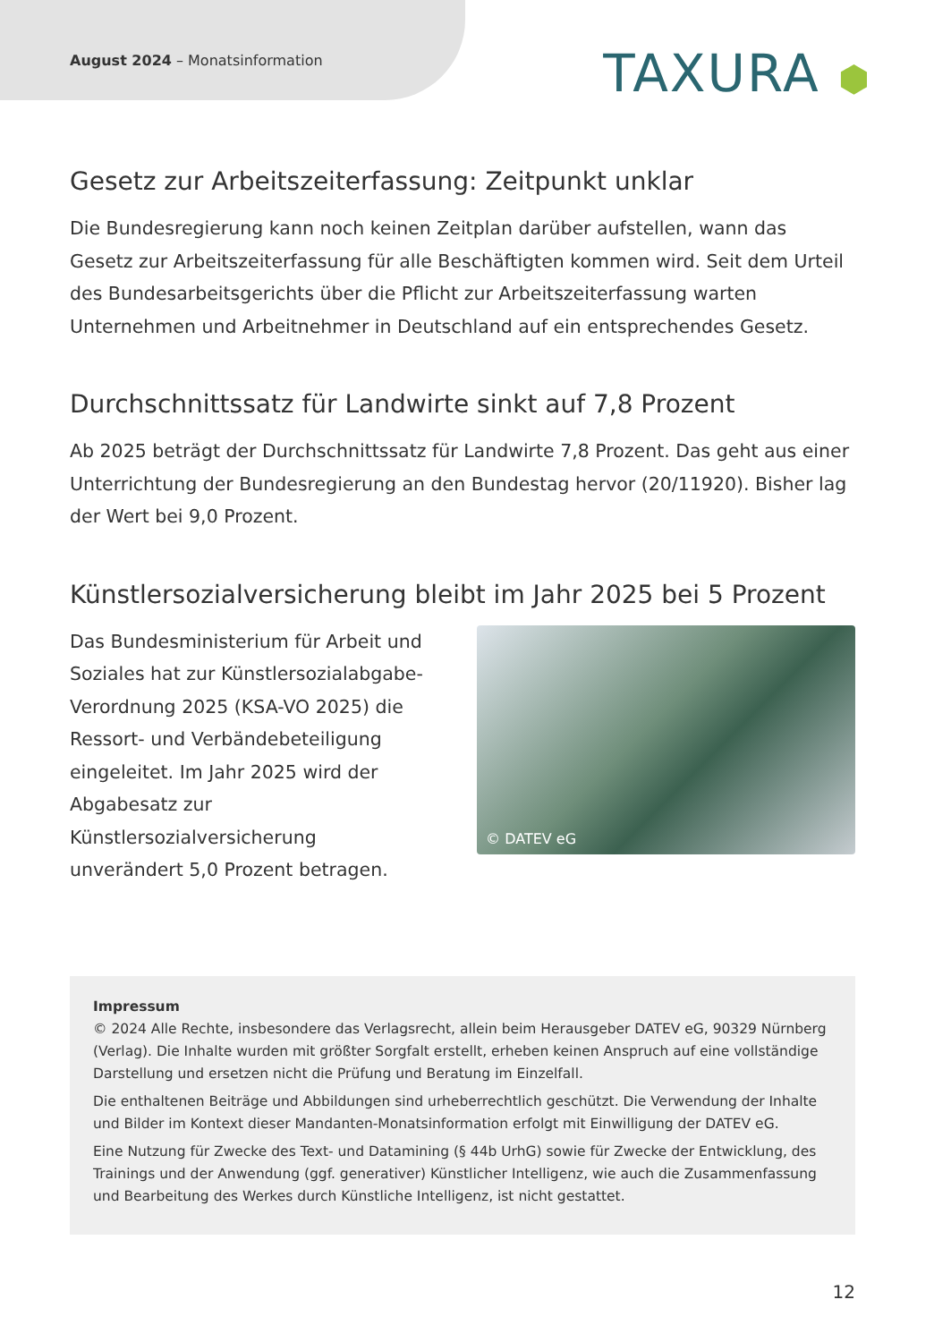August 2024 – Monatsinformation
TAXURA ⬢
Gesetz zur Arbeitszeiterfassung: Zeitpunkt unklar
Die Bundesregierung kann noch keinen Zeitplan darüber aufstellen, wann das Gesetz zur Arbeitszeiterfassung für alle Beschäftigten kommen wird. Seit dem Urteil des Bundesarbeitsgerichts über die Pflicht zur Arbeitszeiterfassung warten Unternehmen und Arbeitnehmer in Deutschland auf ein entsprechendes Gesetz.
Durchschnittssatz für Landwirte sinkt auf 7,8 Prozent
Ab 2025 beträgt der Durchschnittssatz für Landwirte 7,8 Prozent. Das geht aus einer Unterrichtung der Bundesregierung an den Bundestag hervor (20/11920). Bisher lag der Wert bei 9,0 Prozent.
Künstlersozialversicherung bleibt im Jahr 2025 bei 5 Prozent
Das Bundesministerium für Arbeit und Soziales hat zur Künstlersozialabgabe-Verordnung 2025 (KSA-VO 2025) die Ressort- und Verbändebeteiligung eingeleitet. Im Jahr 2025 wird der Abgabesatz zur Künstlersozialversicherung unverändert 5,0 Prozent betragen.
© DATEV eG
Impressum
© 2024 Alle Rechte, insbesondere das Verlagsrecht, allein beim Herausgeber DATEV eG, 90329 Nürnberg (Verlag). Die Inhalte wurden mit größter Sorgfalt erstellt, erheben keinen Anspruch auf eine vollständige Darstellung und ersetzen nicht die Prüfung und Beratung im Einzelfall.
Die enthaltenen Beiträge und Abbildungen sind urheberrechtlich geschützt. Die Verwendung der Inhalte und Bilder im Kontext dieser Mandanten-Monatsinformation erfolgt mit Einwilligung der DATEV eG.
Eine Nutzung für Zwecke des Text- und Datamining (§ 44b UrhG) sowie für Zwecke der Entwicklung, des Trainings und der Anwendung (ggf. generativer) Künstlicher Intelligenz, wie auch die Zusammenfassung und Bearbeitung des Werkes durch Künstliche Intelligenz, ist nicht gestattet.
12